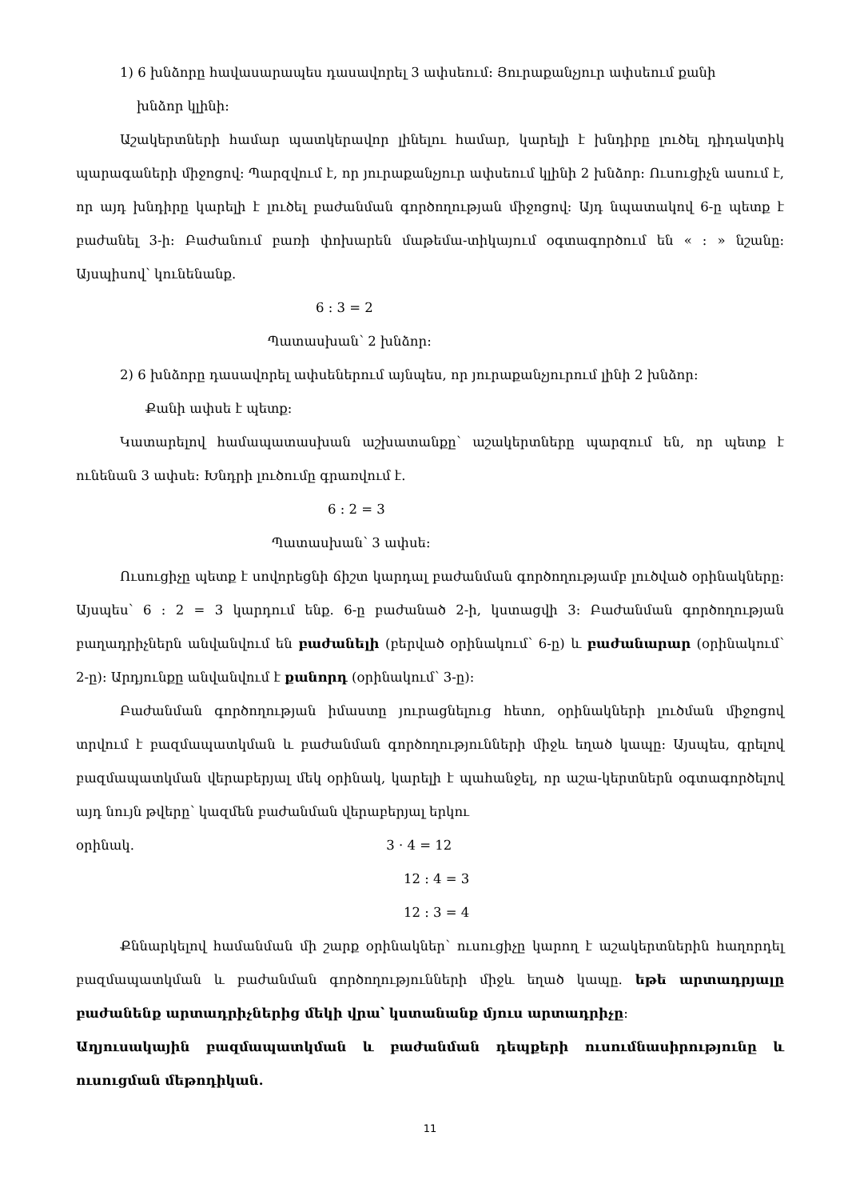1) 6 խնձորը հավասարապես դասավորել 3 ափսեում: Յուրաքանչյուր ափսեում քանի
խնձոր կլինի:
Աշակերտների համար պատկերավոր լինելու համար, կարելի է խնդիրը լուծել դիդակտիկ պարագաների միջոցով: Պարզվում է, որ յուրաքանչյուր ափսեում կլինի 2 խնձոր: Ուսուցիչն ասում է, որ այդ խնդիրը կարելի է լուծել բաժանման գործողության միջոցով: Այդ նպատակով 6-ը պետք է բաժանել 3-ի: Բաժանում բառի փոխարեն մաթեմա-տիկայում օգտագործում են « : » նշանը: Այսպիսով՝ կունենանք.
6 : 3 = 2
Պատասխան՝ 2 խնձոր:
2) 6 խնձորը դասավորել ափսեներում այնպես, որ յուրաքանչյուրում լինի 2 խնձոր:
Քանի ափսե է պետք:
Կատարելով համապատասխան աշխատանքը՝ աշակերտները պարզում են, որ պետք է ունենան 3 ափսե: Խնդրի լուծումը գրառվում է.
6 : 2 = 3
Պատասխան՝ 3 ափսե:
Ուսուցիչը պետք է սովորեցնի ճիշտ կարդալ բաժանման գործողությամբ լուծված օրինակները: Այսպես՝ 6 : 2 = 3 կարդում ենք. 6-ը բաժանած 2-ի, կստացվի 3: Բաժանման գործողության բաղադրիչներն անվանվում են բաժանելի (բերված օրինակում՝ 6-ը) և բաժանարար (օրինակում՝ 2-ը): Արդյունքը անվանվում է քանորդ (օրինակում՝ 3-ը):
Բաժանման գործողության իմաստը յուրացնելուց հետո, օրինակների լուծման միջոցով տրվում է բազմապատկման և բաժանման գործողությունների միջև եղած կապը: Այսպես, գրելով բազմապատկման վերաբերյալ մեկ օրինակ, կարելի է պահանջել, որ աշա-կերտներն օգտագործելով այդ նույն թվերը՝ կազմեն բաժանման վերաբերյալ երկու
օրինակ. 3 · 4 = 12
12 : 4 = 3
12 : 3 = 4
Քննարկելով համանման մի շարք օրինակներ՝ ուսուցիչը կարող է աշակերտներին հաղորդել բազմապատկման և բաժանման գործողությունների միջև եղած կապը. եթե արտադրյալը բաժանենք արտադրիչներից մեկի վրա՝ կստանանք մյուս արտադրիչը:
Աղյուսակային բազմապատկման և բաժանման դեպքերի ուսումնասիրությունը և ուսուցման մեթոդիկան.
11